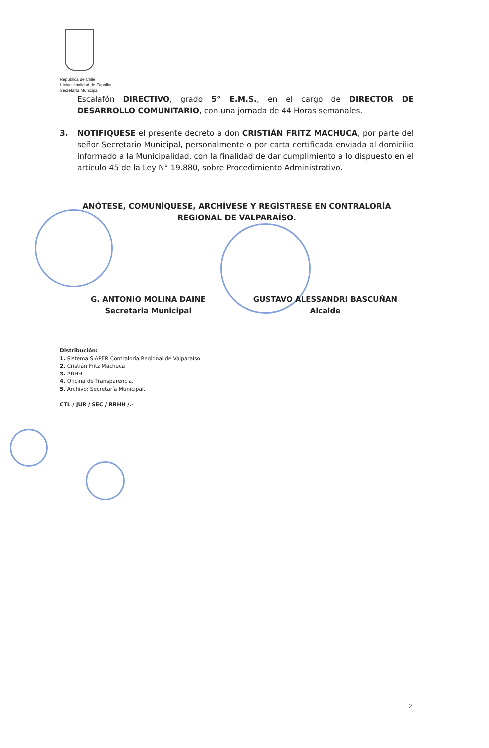República de Chile
I. Municipalidad de Zapallar
Secretaría Municipal
Escalafón DIRECTIVO, grado 5° E.M.S., en el cargo de DIRECTOR DE DESARROLLO COMUNITARIO, con una jornada de 44 Horas semanales.
3. NOTIFIQUESE el presente decreto a don CRISTIÁN FRITZ MACHUCA, por parte del señor Secretario Municipal, personalmente o por carta certificada enviada al domicilio informado a la Municipalidad, con la finalidad de dar cumplimiento a lo dispuesto en el artículo 45 de la Ley N° 19.880, sobre Procedimiento Administrativo.
ANÓTESE, COMUNÍQUESE, ARCHÍVESE Y REGÍSTRESE EN CONTRALORÍA REGIONAL DE VALPARAÍSO.
G. ANTONIO MOLINA DAINE
Secretaria Municipal
GUSTAVO ALESSANDRI BASCUÑAN
Alcalde
Distribución:
1. Sistema SIAPER Contraloría Regional de Valparaíso.
2. Cristián Fritz Machuca
3. RRHH
4. Oficina de Transparencia.
5. Archivo: Secretaría Municipal.
CTL / JUR / SEC / RRHH /.-
2